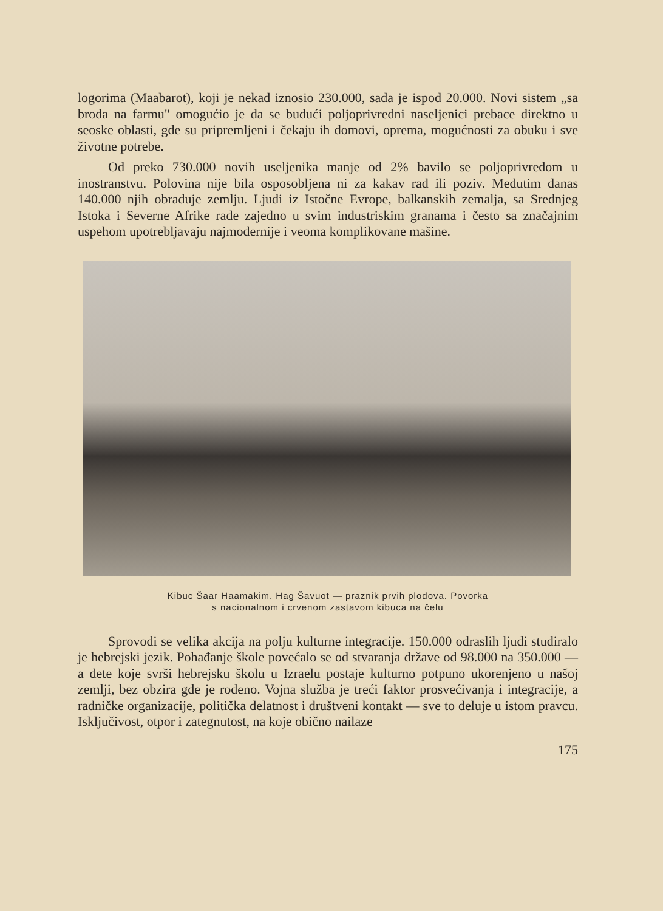logorima (Maabarot), koji je nekad iznosio 230.000, sada je ispod 20.000. Novi sistem „sa broda na farmu" omogućio je da se budući poljoprivredni naseljenici prebace direktno u seoske oblasti, gde su pripremljeni i čekaju ih domovi, oprema, mogućnosti za obuku i sve životne potrebe.
Od preko 730.000 novih useljenika manje od 2% bavilo se poljoprivredom u inostranstvu. Polovina nije bila osposobljena ni za kakav rad ili poziv. Međutim danas 140.000 njih obrađuje zemlju. Ljudi iz Istočne Evrope, balkanskih zemalja, sa Srednjeg Istoka i Severne Afrike rade zajedno u svim industriskim granama i često sa značajnim uspehom upotrebljavaju najmodernije i veoma komplikovane mašine.
Kibuc Šaar Haamakim. Hag Šavuot — praznik prvih plodova. Povorka
s nacionalnom i crvenom zastavom kibuca na čelu
Sprovodi se velika akcija na polju kulturne integracije. 150.000 odraslih ljudi studiralo je hebrejski jezik. Pohađanje škole povećalo se od stvaranja države od 98.000 na 350.000 — a dete koje svrši hebrejsku školu u Izraelu postaje kulturno potpuno ukorenjeno u našoj zemlji, bez obzira gde je rođeno. Vojna služba je treći faktor prosvećivanja i integracije, a radničke organizacije, politička delatnost i društveni kontakt — sve to deluje u istom pravcu. Isključivost, otpor i zategnutost, na koje obično nailaze
175